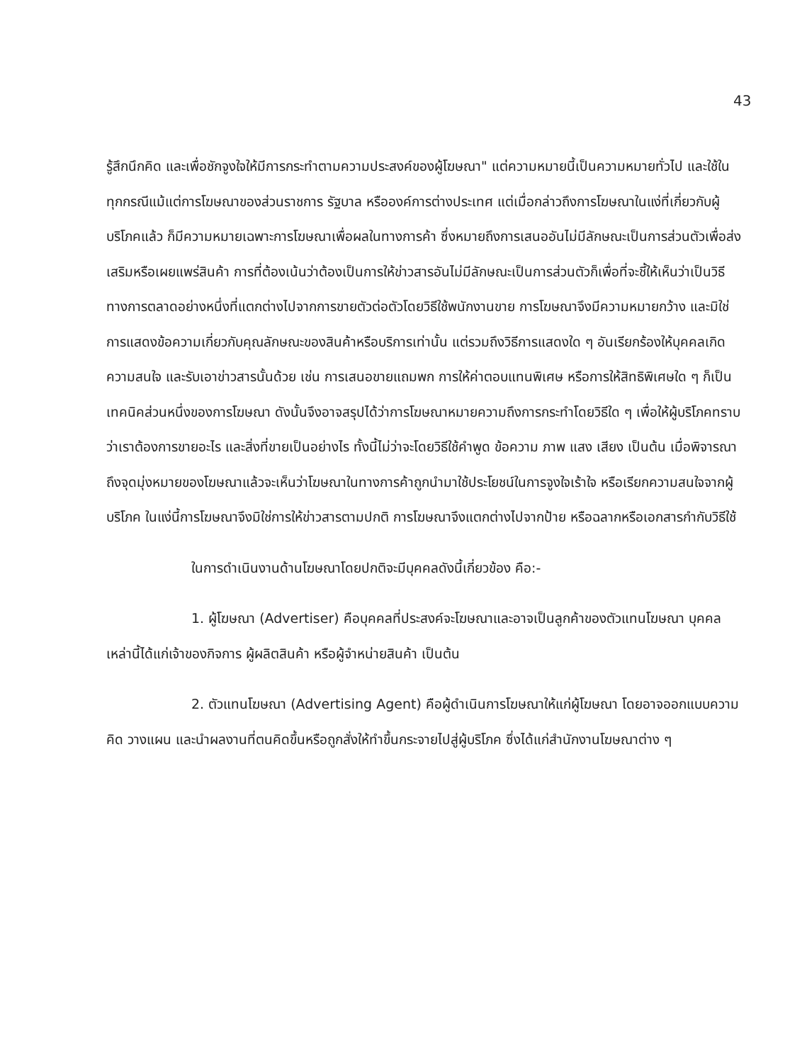43
รู้สึกนึกคิด และเพื่อชักจูงใจให้มีการกระทำตามความประสงค์ของผู้โฆษณา" แต่ความหมายนี้เป็นความหมายทั่วไป และใช้ในทุกกรณีแม้แต่การโฆษณาของส่วนราชการ รัฐบาล หรือองค์การต่างประเทศ แต่เมื่อกล่าวถึงการโฆษณาในแง่ที่เกี่ยวกับผู้บริโภคแล้ว ก็มีความหมายเฉพาะการโฆษณาเพื่อผลในทางการค้า ซึ่งหมายถึงการเสนออันไม่มีลักษณะเป็นการส่วนตัวเพื่อส่งเสริมหรือเผยแพร่สินค้า การที่ต้องเน้นว่าต้องเป็นการให้ข่าวสารอันไม่มีลักษณะเป็นการส่วนตัวก็เพื่อที่จะชี้ให้เห็นว่าเป็นวิธีทางการตลาดอย่างหนึ่งที่แตกต่างไปจากการขายตัวต่อตัวโดยวิธีใช้พนักงานขาย การโฆษณาจึงมีความหมายกว้าง และมิใช่การแสดงข้อความเกี่ยวกับคุณลักษณะของสินค้าหรือบริการเท่านั้น แต่รวมถึงวิธีการแสดงใด ๆ อันเรียกร้องให้บุคคลเกิดความสนใจ และรับเอาข่าวสารนั้นด้วย เช่น การเสนอขายแถมพก การให้ค่าตอบแทนพิเศษ หรือการให้สิทธิพิเศษใด ๆ ก็เป็นเทคนิคส่วนหนึ่งของการโฆษณา ดังนั้นจึงอาจสรุปได้ว่าการโฆษณาหมายความถึงการกระทำโดยวิธีใด ๆ เพื่อให้ผู้บริโภคทราบว่าเราต้องการขายอะไร และสิ่งที่ขายเป็นอย่างไร ทั้งนี้ไม่ว่าจะโดยวิธีใช้คำพูด ข้อความ ภาพ แสง เสียง เป็นต้น เมื่อพิจารณาถึงจุดมุ่งหมายของโฆษณาแล้วจะเห็นว่าโฆษณาในทางการค้าถูกนำมาใช้ประโยชน์ในการจูงใจเร้าใจ หรือเรียกความสนใจจากผู้บริโภค ในแง่นี้การโฆษณาจึงมิใช่การให้ข่าวสารตามปกติ การโฆษณาจึงแตกต่างไปจากป้าย หรือฉลากหรือเอกสารกำกับวิธีใช้
ในการดำเนินงานด้านโฆษณาโดยปกติจะมีบุคคลดังนี้เกี่ยวข้อง คือ:-
1. ผู้โฆษณา (Advertiser) คือบุคคลที่ประสงค์จะโฆษณาและอาจเป็นลูกค้าของตัวแทนโฆษณา บุคคลเหล่านี้ได้แก่เจ้าของกิจการ ผู้ผลิตสินค้า หรือผู้จำหน่ายสินค้า เป็นต้น
2. ตัวแทนโฆษณา (Advertising Agent) คือผู้ดำเนินการโฆษณาให้แก่ผู้โฆษณา โดยอาจออกแบบความคิด วางแผน และนำผลงานที่ตนคิดขึ้นหรือถูกสั่งให้ทำขึ้นกระจายไปสู่ผู้บริโภค ซึ่งได้แก่สำนักงานโฆษณาต่าง ๆ